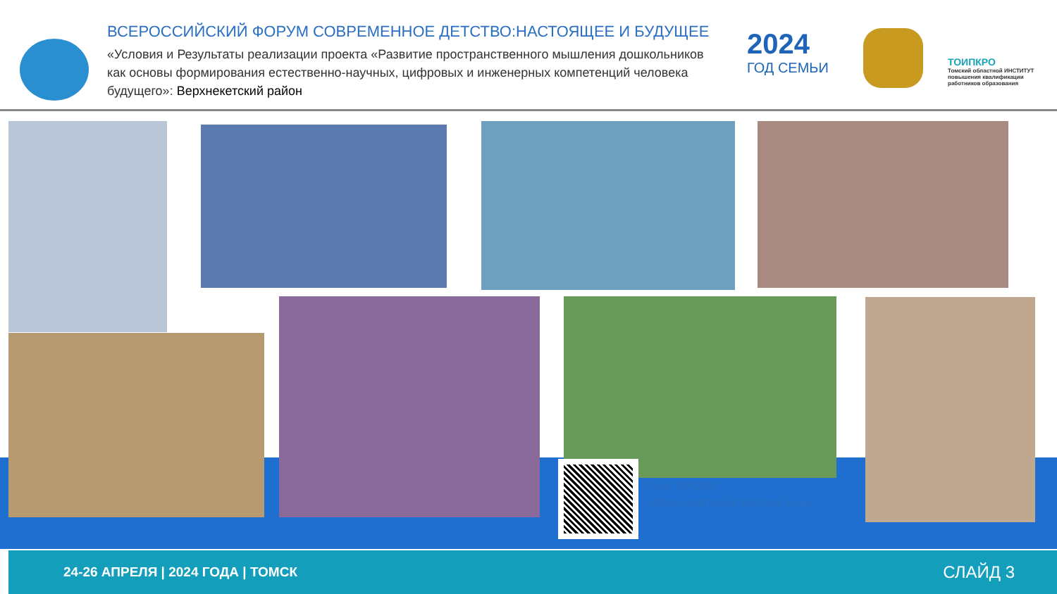ВСЕРОССИЙСКИЙ ФОРУМ СОВРЕМЕННОЕ ДЕТСТВО:НАСТОЯЩЕЕ И БУДУЩЕЕ
«Условия и Результаты реализации проекта «Развитие пространственного мышления дошкольников как основы формирования естественно-научных, цифровых и инженерных компетенций человека будущего»: Верхнекетский район
2024
ГОД СЕМЬИ
ТОИПКРО
Томский областной ИНСТИТУТ повышения квалификации работников образования
Сайт МАДОУ
«Верхнекетский детский сад»
24-26 АПРЕЛЯ | 2024 ГОДА | ТОМСК СЛАЙД 3